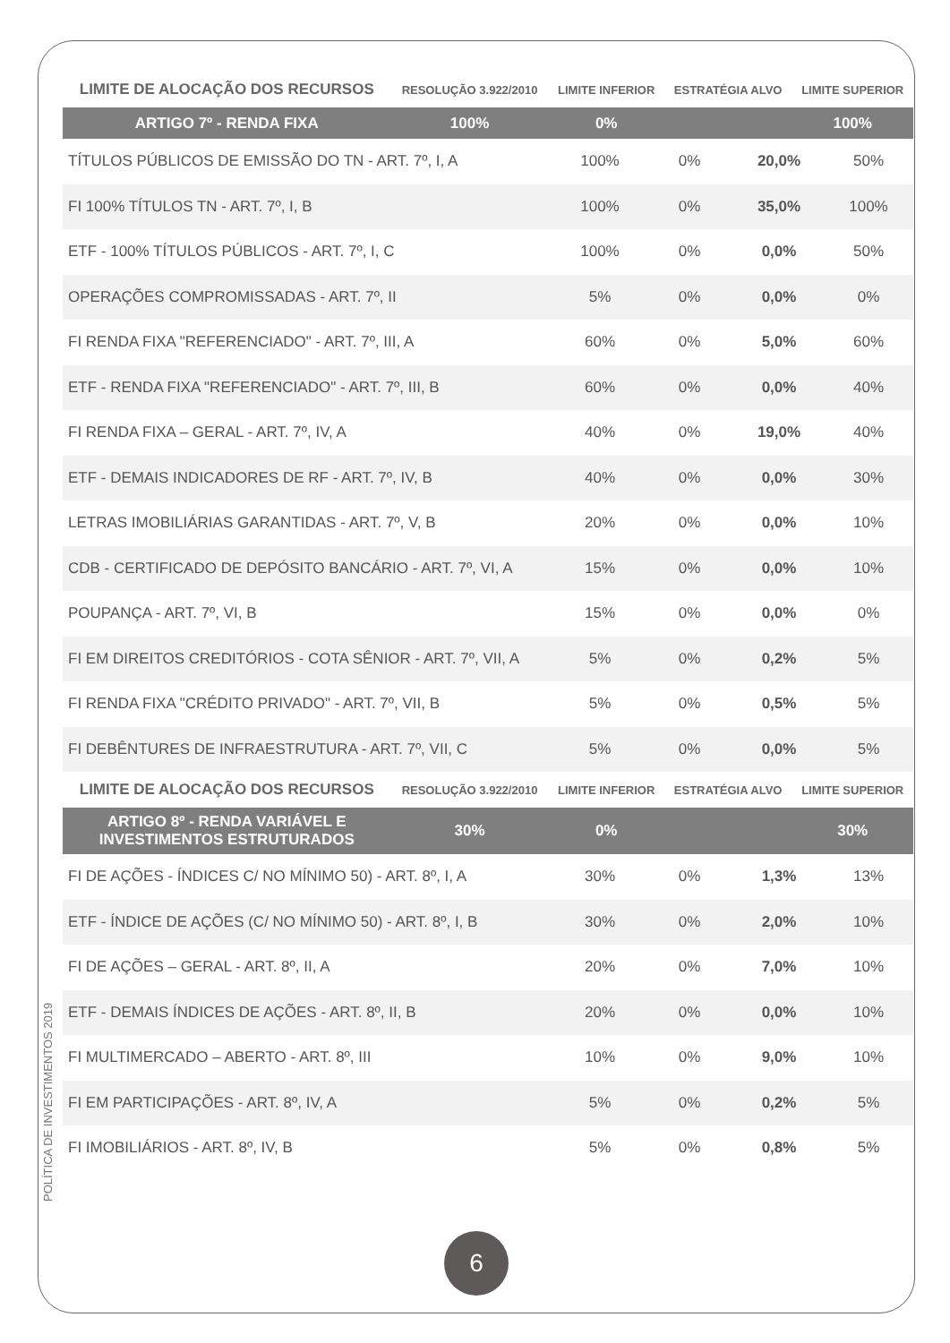| LIMITE DE ALOCAÇÃO DOS RECURSOS | RESOLUÇÃO 3.922/2010 | LIMITE INFERIOR | ESTRATÉGIA ALVO | LIMITE SUPERIOR |
| --- | --- | --- | --- | --- |
| ARTIGO 7º - RENDA FIXA | 100% | 0% | | 100% |
| TÍTULOS PÚBLICOS DE EMISSÃO DO TN - ART. 7º, I, A | 100% | 0% | 20,0% | 50% |
| FI 100% TÍTULOS TN - ART. 7º, I, B | 100% | 0% | 35,0% | 100% |
| ETF - 100% TÍTULOS PÚBLICOS - ART. 7º, I, C | 100% | 0% | 0,0% | 50% |
| OPERAÇÕES COMPROMISSADAS - ART. 7º, II | 5% | 0% | 0,0% | 0% |
| FI RENDA FIXA "REFERENCIADO" - ART. 7º, III, A | 60% | 0% | 5,0% | 60% |
| ETF - RENDA FIXA "REFERENCIADO" - ART. 7º, III, B | 60% | 0% | 0,0% | 40% |
| FI RENDA FIXA – GERAL - ART. 7º, IV, A | 40% | 0% | 19,0% | 40% |
| ETF - DEMAIS INDICADORES DE RF - ART. 7º, IV, B | 40% | 0% | 0,0% | 30% |
| LETRAS IMOBILIÁRIAS GARANTIDAS - ART. 7º, V, B | 20% | 0% | 0,0% | 10% |
| CDB - CERTIFICADO DE DEPÓSITO BANCÁRIO - ART. 7º, VI, A | 15% | 0% | 0,0% | 10% |
| POUPANÇA - ART. 7º, VI, B | 15% | 0% | 0,0% | 0% |
| FI EM DIREITOS CREDITÓRIOS - COTA SÊNIOR - ART. 7º, VII, A | 5% | 0% | 0,2% | 5% |
| FI RENDA FIXA "CRÉDITO PRIVADO" - ART. 7º, VII, B | 5% | 0% | 0,5% | 5% |
| FI DEBÊNTURES DE INFRAESTRUTURA - ART. 7º, VII, C | 5% | 0% | 0,0% | 5% |
| LIMITE DE ALOCAÇÃO DOS RECURSOS | RESOLUÇÃO 3.922/2010 | LIMITE INFERIOR | ESTRATÉGIA ALVO | LIMITE SUPERIOR |
| --- | --- | --- | --- | --- |
| ARTIGO 8º - RENDA VARIÁVEL E INVESTIMENTOS ESTRUTURADOS | 30% | 0% | | 30% |
| FI DE AÇÕES - ÍNDICES C/ NO MÍNIMO 50) - ART. 8º, I, A | 30% | 0% | 1,3% | 13% |
| ETF - ÍNDICE DE AÇÕES (C/ NO MÍNIMO 50) - ART. 8º, I, B | 30% | 0% | 2,0% | 10% |
| FI DE AÇÕES – GERAL - ART. 8º, II, A | 20% | 0% | 7,0% | 10% |
| ETF - DEMAIS ÍNDICES DE AÇÕES - ART. 8º, II, B | 20% | 0% | 0,0% | 10% |
| FI MULTIMERCADO – ABERTO - ART. 8º, III | 10% | 0% | 9,0% | 10% |
| FI EM PARTICIPAÇÕES - ART. 8º, IV, A | 5% | 0% | 0,2% | 5% |
| FI IMOBILIÁRIOS - ART. 8º, IV, B | 5% | 0% | 0,8% | 5% |
POLÍTICA DE INVESTIMENTOS 2019
6